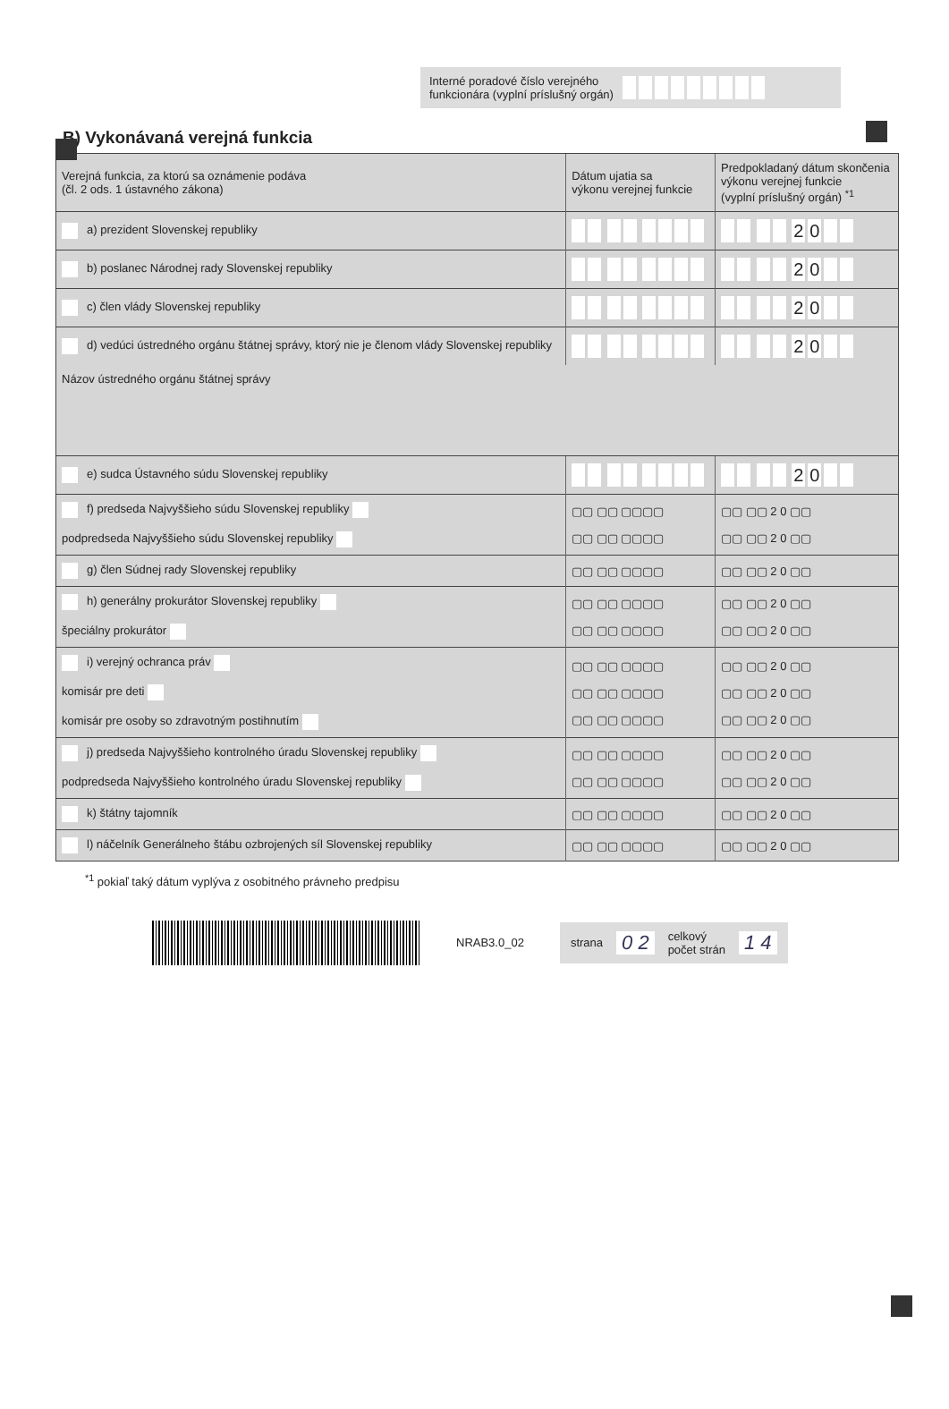Interné poradové číslo verejného
funkcionára (vyplní príslušný orgán)
B) Vykonávaná verejná funkcia
| Verejná funkcia, za ktorú sa oznámenie podáva (čl. 2 ods. 1 ústavného zákona) | Dátum ujatia sa výkonu verejnej funkcie | Predpokladaný dátum skončenia výkonu verejnej funkcie (vyplní príslušný orgán) <sup>*1</sup> |
| --- | --- | --- |
| a) prezident Slovenskej republiky | | 2 0 |
| b) poslanec Národnej rady Slovenskej republiky | | 2 0 |
| c) člen vlády Slovenskej republiky | | 2 0 |
| d) vedúci ústredného orgánu štátnej správy, ktorý nie je členom vlády Slovenskej republiky | | 2 0 |
| Názov ústredného orgánu štátnej správy | | |
| e) sudca Ústavného súdu Slovenskej republiky | | 2 0 |
| f) predseda Najvyššieho súdu Slovenskej republiky podpredseda Najvyššieho súdu Slovenskej republiky | ▢▢ ▢▢ ▢▢▢▢ ▢▢ ▢▢ ▢▢▢▢ | ▢▢ ▢▢ 2 0 ▢▢ ▢▢ ▢▢ 2 0 ▢▢ |
| g) člen Súdnej rady Slovenskej republiky | ▢▢ ▢▢ ▢▢▢▢ | ▢▢ ▢▢ 2 0 ▢▢ |
| h) generálny prokurátor Slovenskej republiky špeciálny prokurátor | ▢▢ ▢▢ ▢▢▢▢ ▢▢ ▢▢ ▢▢▢▢ | ▢▢ ▢▢ 2 0 ▢▢ ▢▢ ▢▢ 2 0 ▢▢ |
| i) verejný ochranca práv komisár pre deti komisár pre osoby so zdravotným postihnutím | ▢▢ ▢▢ ▢▢▢▢ ▢▢ ▢▢ ▢▢▢▢ ▢▢ ▢▢ ▢▢▢▢ | ▢▢ ▢▢ 2 0 ▢▢ ▢▢ ▢▢ 2 0 ▢▢ ▢▢ ▢▢ 2 0 ▢▢ |
| j) predseda Najvyššieho kontrolného úradu Slovenskej republiky podpredseda Najvyššieho kontrolného úradu Slovenskej republiky | ▢▢ ▢▢ ▢▢▢▢ ▢▢ ▢▢ ▢▢▢▢ | ▢▢ ▢▢ 2 0 ▢▢ ▢▢ ▢▢ 2 0 ▢▢ |
| k) štátny tajomník | ▢▢ ▢▢ ▢▢▢▢ | ▢▢ ▢▢ 2 0 ▢▢ |
| l) náčelník Generálneho štábu ozbrojených síl Slovenskej republiky | ▢▢ ▢▢ ▢▢▢▢ | ▢▢ ▢▢ 2 0 ▢▢ |
<sup>*1</sup> pokiaľ taký dátum vyplýva z osobitného právneho predpisu
NRAB3.0_02
strana 0 2 celkový
počet strán 1 4